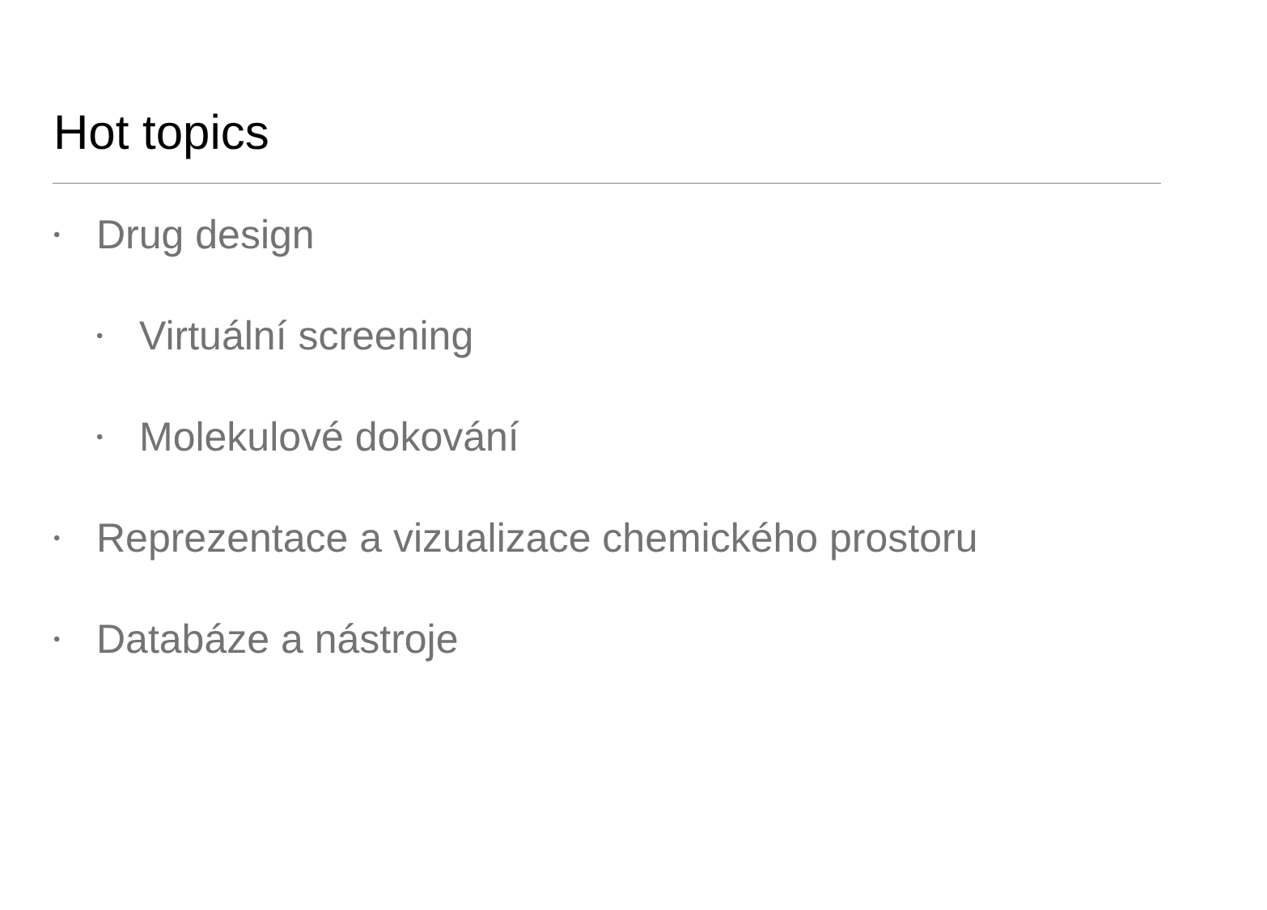Hot topics
• Drug design
• Virtuální screening
• Molekulové dokování
• Reprezentace a vizualizace chemického prostoru
• Databáze a nástroje